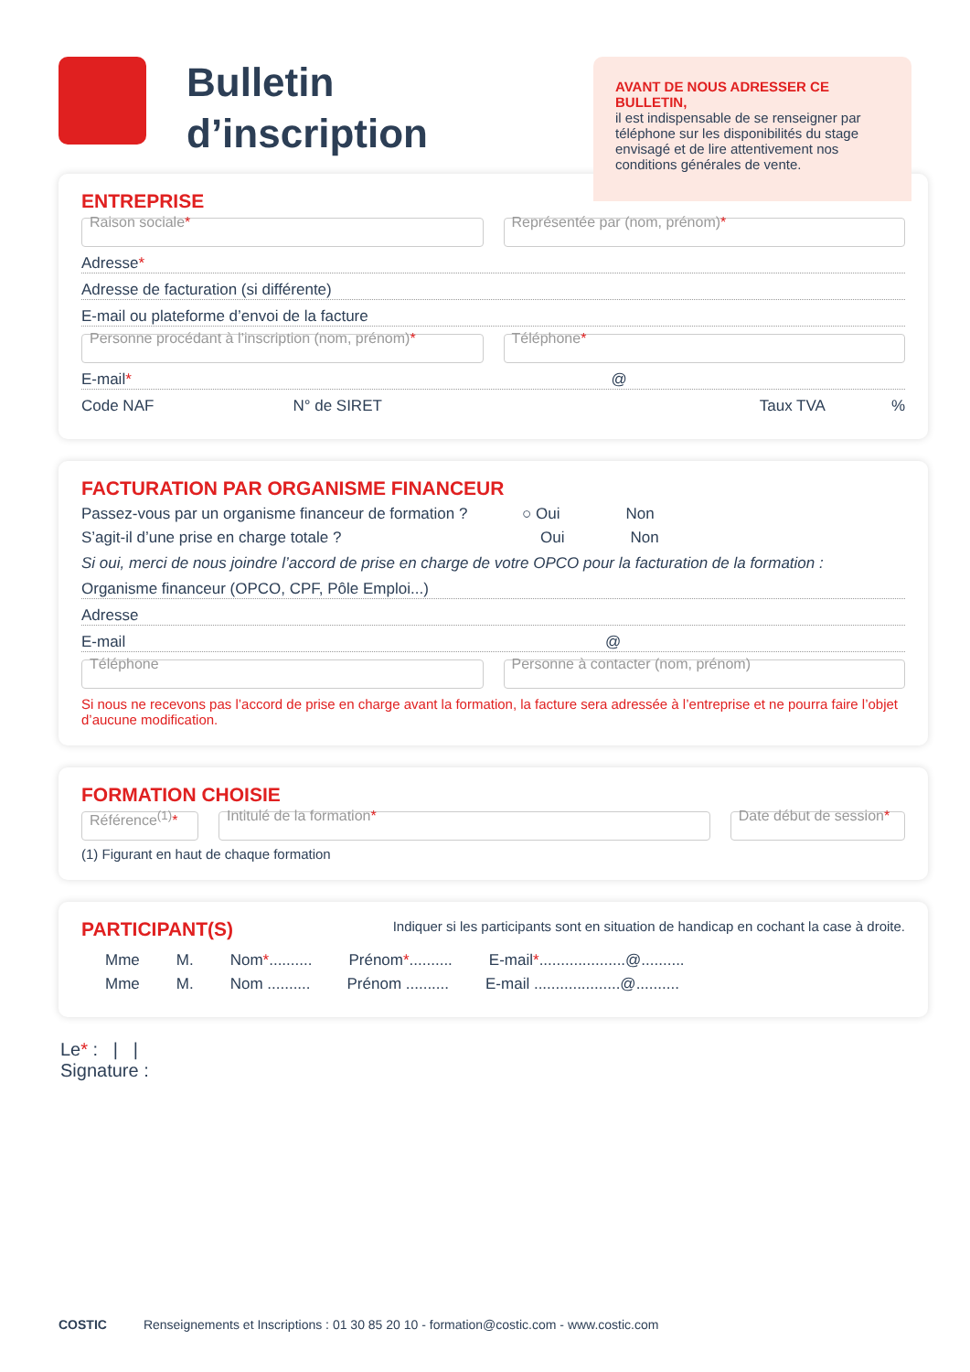Bulletin d’inscription
AVANT DE NOUS ADRESSER CE BULLETIN,
il est indispensable de se renseigner par téléphone sur les disponibilités du stage envisagé et de lire attentivement nos conditions générales de vente.
ENTREPRISE
Raison sociale* Représentée par (nom, prénom)*
Adresse*
Adresse de facturation (si différente)
E-mail ou plateforme d’envoi de la facture
Personne procédant à l’inscription (nom, prénom)*
Téléphone*
E-mail* @
Code NAF N° de SIRET Taux TVA%
FACTURATION PAR ORGANISME FINANCEUR
Passez-vous par un organisme financeur de formation ? ○ Oui Non
S’agit-il d’une prise en charge totale ? Oui Non
Si oui, merci de nous joindre l’accord de prise en charge de votre OPCO pour la facturation de la formation :
Organisme financeur (OPCO, CPF, Pôle Emploi...)
Adresse
E-mail @
Téléphone Personne à contacter (nom, prénom)
Si nous ne recevons pas l’accord de prise en charge avant la formation, la facture sera adressée à l’entreprise et ne pourra faire l’objet d’aucune modification.
FORMATION CHOISIE
Référence<sup>(1)</sup>* Intitulé de la formation* Date début de session*
(1) Figurant en haut de chaque formation
PARTICIPANT(S)
Indiquer si les participants sont en situation de handicap en cochant la case à droite.
Mme M. Nom*.......... Prénom*.......... E-mail*....................@..........
Mme M. Nom .......... Prénom .......... E-mail ....................@..........
Le* : | |
Signature :
COSTIC Renseignements et Inscriptions : 01 30 85 20 10 - formation@costic.com - www.costic.com